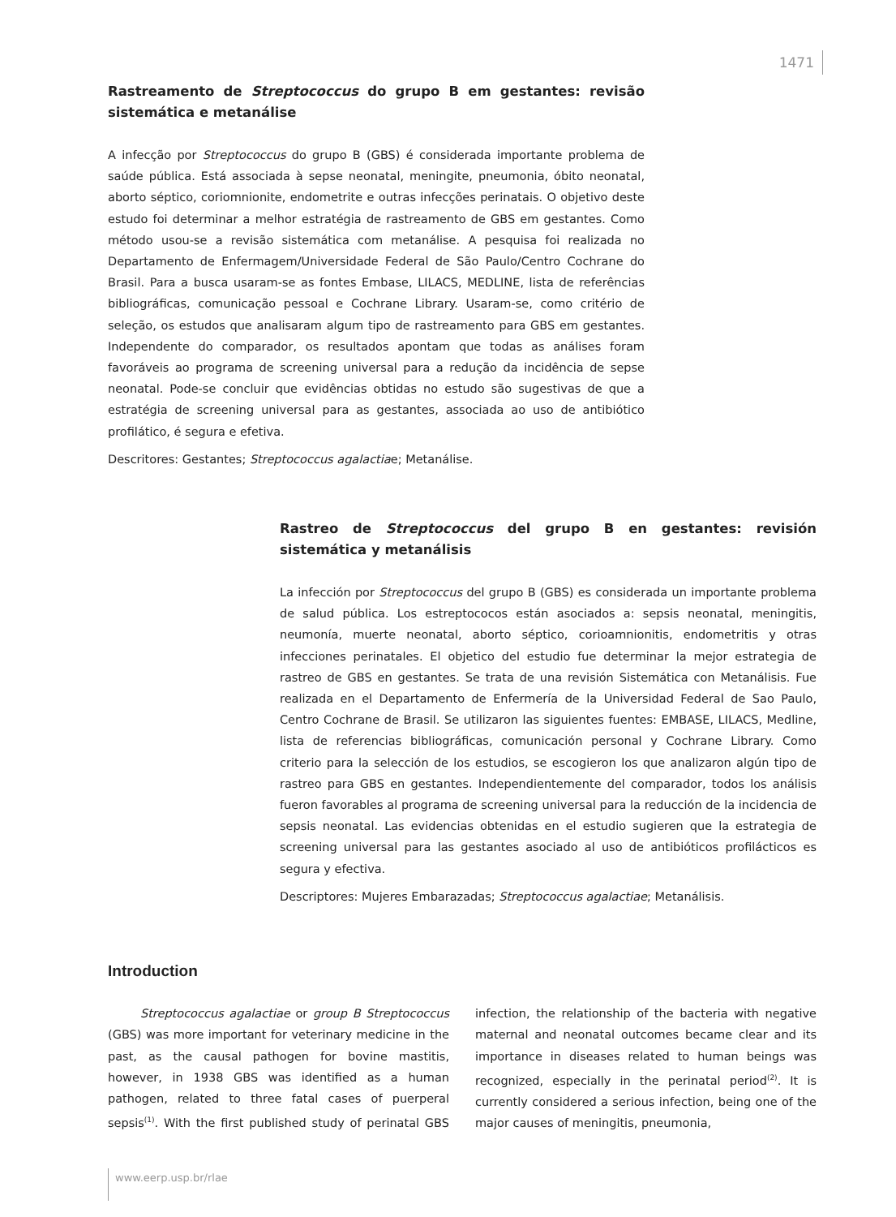1471
Rastreamento de Streptococcus do grupo B em gestantes: revisão sistemática e metanálise
A infecção por Streptococcus do grupo B (GBS) é considerada importante problema de saúde pública. Está associada à sepse neonatal, meningite, pneumonia, óbito neonatal, aborto séptico, coriomnionite, endometrite e outras infecções perinatais. O objetivo deste estudo foi determinar a melhor estratégia de rastreamento de GBS em gestantes. Como método usou-se a revisão sistemática com metanálise. A pesquisa foi realizada no Departamento de Enfermagem/Universidade Federal de São Paulo/Centro Cochrane do Brasil. Para a busca usaram-se as fontes Embase, LILACS, MEDLINE, lista de referências bibliográficas, comunicação pessoal e Cochrane Library. Usaram-se, como critério de seleção, os estudos que analisaram algum tipo de rastreamento para GBS em gestantes. Independente do comparador, os resultados apontam que todas as análises foram favoráveis ao programa de screening universal para a redução da incidência de sepse neonatal. Pode-se concluir que evidências obtidas no estudo são sugestivas de que a estratégia de screening universal para as gestantes, associada ao uso de antibiótico profilático, é segura e efetiva.
Descritores: Gestantes; Streptococcus agalactiae; Metanálise.
Rastreo de Streptococcus del grupo B en gestantes: revisión sistemática y metanálisis
La infección por Streptococcus del grupo B (GBS) es considerada un importante problema de salud pública. Los estreptococos están asociados a: sepsis neonatal, meningitis, neumonía, muerte neonatal, aborto séptico, corioamnionitis, endometritis y otras infecciones perinatales. El objetico del estudio fue determinar la mejor estrategia de rastreo de GBS en gestantes. Se trata de una revisión Sistemática con Metanálisis. Fue realizada en el Departamento de Enfermería de la Universidad Federal de Sao Paulo, Centro Cochrane de Brasil. Se utilizaron las siguientes fuentes: EMBASE, LILACS, Medline, lista de referencias bibliográficas, comunicación personal y Cochrane Library. Como criterio para la selección de los estudios, se escogieron los que analizaron algún tipo de rastreo para GBS en gestantes. Independientemente del comparador, todos los análisis fueron favorables al programa de screening universal para la reducción de la incidencia de sepsis neonatal. Las evidencias obtenidas en el estudio sugieren que la estrategia de screening universal para las gestantes asociado al uso de antibióticos profilácticos es segura y efectiva.
Descriptores: Mujeres Embarazadas; Streptococcus agalactiae; Metanálisis.
Introduction
Streptococcus agalactiae or group B Streptococcus (GBS) was more important for veterinary medicine in the past, as the causal pathogen for bovine mastitis, however, in 1938 GBS was identified as a human pathogen, related to three fatal cases of puerperal sepsis<sup>(1)</sup>. With the first published study of perinatal GBS infection, the relationship of the bacteria with negative maternal and neonatal outcomes became clear and its importance in diseases related to human beings was recognized, especially in the perinatal period<sup>(2)</sup>. It is currently considered a serious infection, being one of the major causes of meningitis, pneumonia,
www.eerp.usp.br/rlae